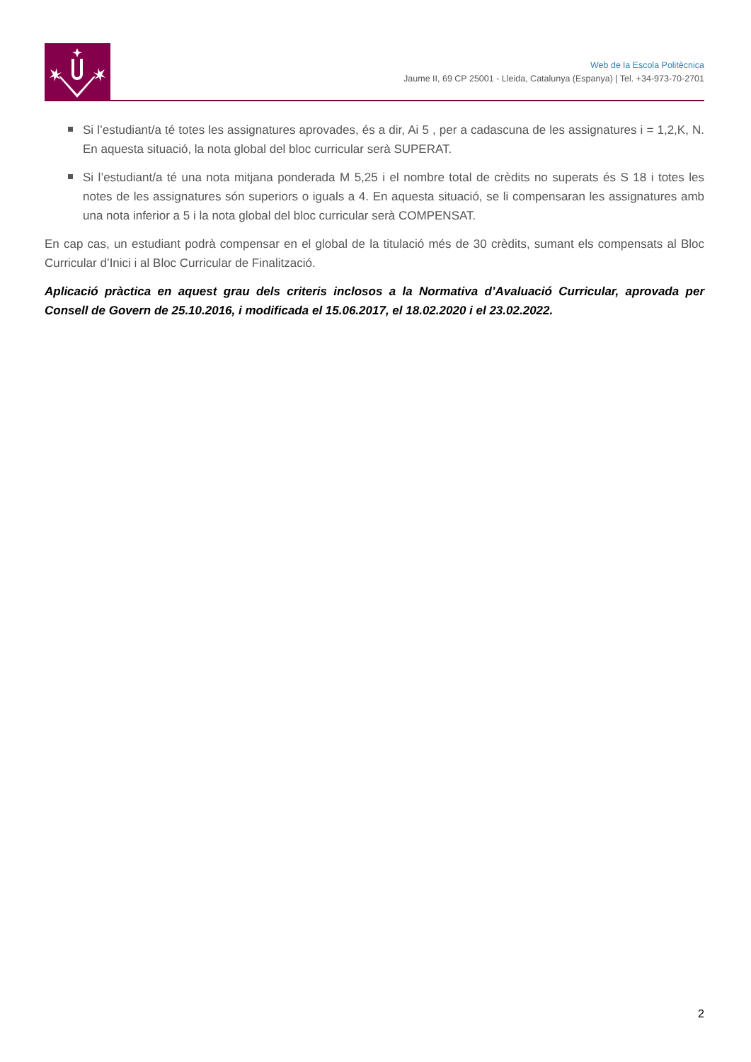Web de la Escola Politècnica
Jaume II, 69 CP 25001 - Lleida, Catalunya (Espanya) | Tel. +34-973-70-2701
Si l’estudiant/a té totes les assignatures aprovades, és a dir, Ai 5 , per a cadascuna de les assignatures i = 1,2,K, N. En aquesta situació, la nota global del bloc curricular serà SUPERAT.
Si l’estudiant/a té una nota mitjana ponderada M 5,25 i el nombre total de crèdits no superats és S 18 i totes les notes de les assignatures són superiors o iguals a 4. En aquesta situació, se li compensaran les assignatures amb una nota inferior a 5 i la nota global del bloc curricular serà COMPENSAT.
En cap cas, un estudiant podrà compensar en el global de la titulació més de 30 crèdits, sumant els compensats al Bloc Curricular d’Inici i al Bloc Curricular de Finalització.
Aplicació pràctica en aquest grau dels criteris inclosos a la Normativa d’Avaluació Curricular, aprovada per Consell de Govern de 25.10.2016, i modificada el 15.06.2017, el 18.02.2020 i el 23.02.2022.
2